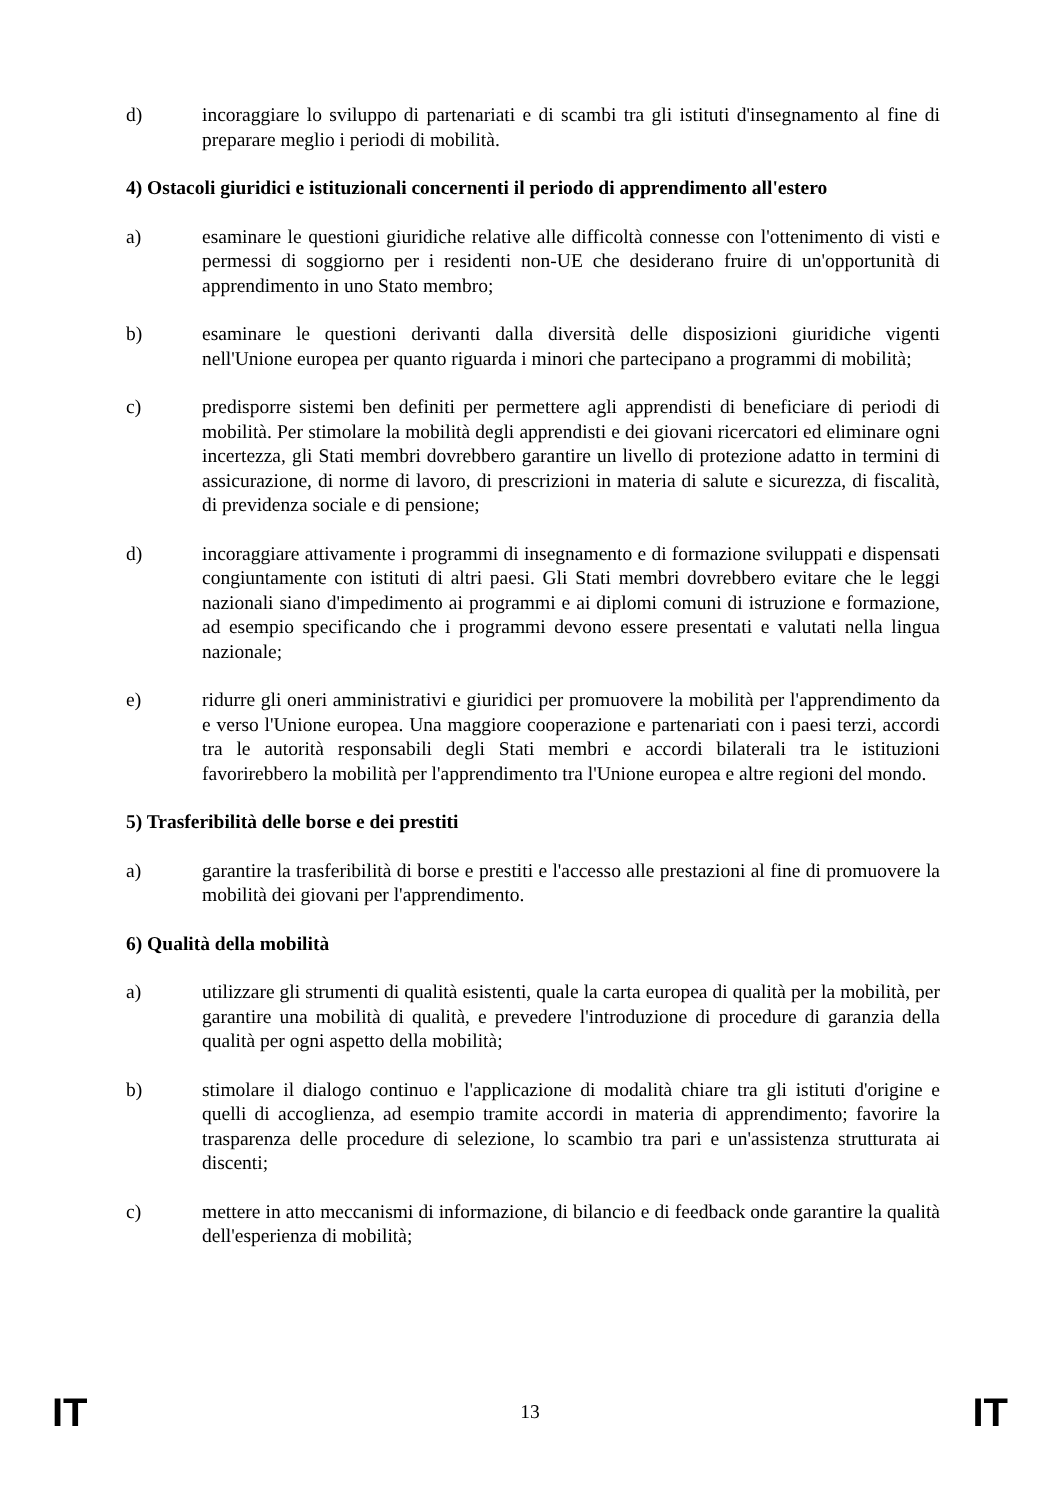d) incoraggiare lo sviluppo di partenariati e di scambi tra gli istituti d'insegnamento al fine di preparare meglio i periodi di mobilità.
4) Ostacoli giuridici e istituzionali concernenti il periodo di apprendimento all'estero
a) esaminare le questioni giuridiche relative alle difficoltà connesse con l'ottenimento di visti e permessi di soggiorno per i residenti non-UE che desiderano fruire di un'opportunità di apprendimento in uno Stato membro;
b) esaminare le questioni derivanti dalla diversità delle disposizioni giuridiche vigenti nell'Unione europea per quanto riguarda i minori che partecipano a programmi di mobilità;
c) predisporre sistemi ben definiti per permettere agli apprendisti di beneficiare di periodi di mobilità. Per stimolare la mobilità degli apprendisti e dei giovani ricercatori ed eliminare ogni incertezza, gli Stati membri dovrebbero garantire un livello di protezione adatto in termini di assicurazione, di norme di lavoro, di prescrizioni in materia di salute e sicurezza, di fiscalità, di previdenza sociale e di pensione;
d) incoraggiare attivamente i programmi di insegnamento e di formazione sviluppati e dispensati congiuntamente con istituti di altri paesi. Gli Stati membri dovrebbero evitare che le leggi nazionali siano d'impedimento ai programmi e ai diplomi comuni di istruzione e formazione, ad esempio specificando che i programmi devono essere presentati e valutati nella lingua nazionale;
e) ridurre gli oneri amministrativi e giuridici per promuovere la mobilità per l'apprendimento da e verso l'Unione europea. Una maggiore cooperazione e partenariati con i paesi terzi, accordi tra le autorità responsabili degli Stati membri e accordi bilaterali tra le istituzioni favorirebbero la mobilità per l'apprendimento tra l'Unione europea e altre regioni del mondo.
5) Trasferibilità delle borse e dei prestiti
a) garantire la trasferibilità di borse e prestiti e l'accesso alle prestazioni al fine di promuovere la mobilità dei giovani per l'apprendimento.
6) Qualità della mobilità
a) utilizzare gli strumenti di qualità esistenti, quale la carta europea di qualità per la mobilità, per garantire una mobilità di qualità, e prevedere l'introduzione di procedure di garanzia della qualità per ogni aspetto della mobilità;
b) stimolare il dialogo continuo e l'applicazione di modalità chiare tra gli istituti d'origine e quelli di accoglienza, ad esempio tramite accordi in materia di apprendimento; favorire la trasparenza delle procedure di selezione, lo scambio tra pari e un'assistenza strutturata ai discenti;
c) mettere in atto meccanismi di informazione, di bilancio e di feedback onde garantire la qualità dell'esperienza di mobilità;
IT 13 IT